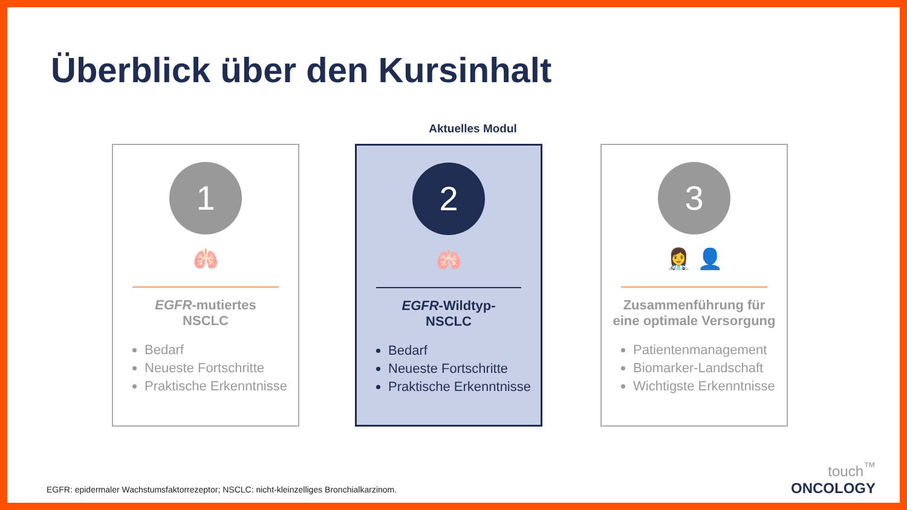Überblick über den Kursinhalt
Aktuelles Modul
1
🫁
EGFR-mutiertes
NSCLC
Bedarf
Neueste Fortschritte
Praktische Erkenntnisse
2
🫁
EGFR-Wildtyp-
NSCLC
Bedarf
Neueste Fortschritte
Praktische Erkenntnisse
3
👩‍⚕️ 👤
Zusammenführung für
eine optimale Versorgung
Patientenmanagement
Biomarker-Landschaft
Wichtigste Erkenntnisse
EGFR: epidermaler Wachstumsfaktorrezeptor; NSCLC: nicht-kleinzelliges Bronchialkarzinom.
touch<sup>™</sup>
ONCOLOGY